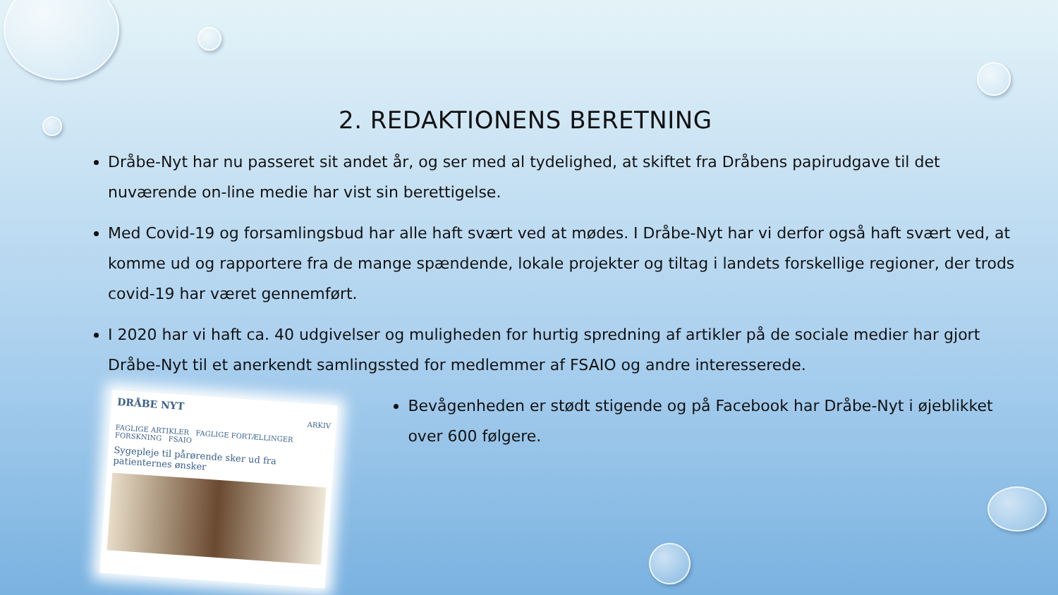2. REDAKTIONENS BERETNING
Dråbe-Nyt har nu passeret sit andet år, og ser med al tydelighed, at skiftet fra Dråbens papirudgave til det nuværende on-line medie har vist sin berettigelse.
Med Covid-19 og forsamlingsbud har alle haft svært ved at mødes. I Dråbe-Nyt har vi derfor også haft svært ved, at komme ud og rapportere fra de mange spændende, lokale projekter og tiltag i landets forskellige regioner, der trods covid-19 har været gennemført.
I 2020 har vi haft ca. 40 udgivelser og muligheden for hurtig spredning af artikler på de sociale medier har gjort Dråbe-Nyt til et anerkendt samlingssted for medlemmer af FSAIO og andre interesserede.
DRÅBE NYT
ARKIV
FAGLIGE ARTIKLER FAGLIGE FORTÆLLINGER FORSKNING FSAIO
Sygepleje til pårørende sker ud fra patienternes ønsker
Bevågenheden er stødt stigende og på Facebook har Dråbe-Nyt i øjeblikket over 600 følgere.